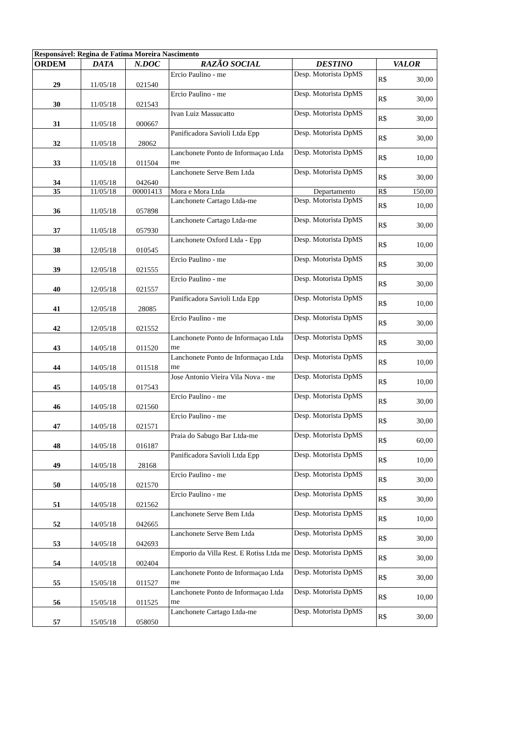| Responsável: Regina de Fatima Moreira Nascimento | | | | | | |
| ORDEM | DATA | N.DOC | RAZÃO SOCIAL | DESTINO | VALOR | |
| 29 | 11/05/18 | 021540 | Ercio Paulino - me | Desp. Motorista DpMS | R$ | 30,00 |
| 30 | 11/05/18 | 021543 | Ercio Paulino - me | Desp. Motorista DpMS | R$ | 30,00 |
| 31 | 11/05/18 | 000667 | Ivan Luiz Massucatto | Desp. Motorista DpMS | R$ | 30,00 |
| 32 | 11/05/18 | 28062 | Panificadora Savioli Ltda Epp | Desp. Motorista DpMS | R$ | 30,00 |
| 33 | 11/05/18 | 011504 | Lanchonete Ponto de Informaçao Ltda me | Desp. Motorista DpMS | R$ | 10,00 |
| 34 | 11/05/18 | 042640 | Lanchonete Serve Bem Ltda | Desp. Motorista DpMS | R$ | 30,00 |
| 35 | 11/05/18 | 00001413 | Mora e Mora Ltda | Departamento | R$ | 150,00 |
| 36 | 11/05/18 | 057898 | Lanchonete Cartago Ltda-me | Desp. Motorista DpMS | R$ | 10,00 |
| 37 | 11/05/18 | 057930 | Lanchonete Cartago Ltda-me | Desp. Motorista DpMS | R$ | 30,00 |
| 38 | 12/05/18 | 010545 | Lanchonete Oxford Ltda - Epp | Desp. Motorista DpMS | R$ | 10,00 |
| 39 | 12/05/18 | 021555 | Ercio Paulino - me | Desp. Motorista DpMS | R$ | 30,00 |
| 40 | 12/05/18 | 021557 | Ercio Paulino - me | Desp. Motorista DpMS | R$ | 30,00 |
| 41 | 12/05/18 | 28085 | Panificadora Savioli Ltda Epp | Desp. Motorista DpMS | R$ | 10,00 |
| 42 | 12/05/18 | 021552 | Ercio Paulino - me | Desp. Motorista DpMS | R$ | 30,00 |
| 43 | 14/05/18 | 011520 | Lanchonete Ponto de Informaçao Ltda me | Desp. Motorista DpMS | R$ | 30,00 |
| 44 | 14/05/18 | 011518 | Lanchonete Ponto de Informaçao Ltda me | Desp. Motorista DpMS | R$ | 10,00 |
| 45 | 14/05/18 | 017543 | Jose Antonio Vieira Vila Nova - me | Desp. Motorista DpMS | R$ | 10,00 |
| 46 | 14/05/18 | 021560 | Ercio Paulino - me | Desp. Motorista DpMS | R$ | 30,00 |
| 47 | 14/05/18 | 021571 | Ercio Paulino - me | Desp. Motorista DpMS | R$ | 30,00 |
| 48 | 14/05/18 | 016187 | Praia do Sabugo Bar Ltda-me | Desp. Motorista DpMS | R$ | 60,00 |
| 49 | 14/05/18 | 28168 | Panificadora Savioli Ltda Epp | Desp. Motorista DpMS | R$ | 10,00 |
| 50 | 14/05/18 | 021570 | Ercio Paulino - me | Desp. Motorista DpMS | R$ | 30,00 |
| 51 | 14/05/18 | 021562 | Ercio Paulino - me | Desp. Motorista DpMS | R$ | 30,00 |
| 52 | 14/05/18 | 042665 | Lanchonete Serve Bem Ltda | Desp. Motorista DpMS | R$ | 10,00 |
| 53 | 14/05/18 | 042693 | Lanchonete Serve Bem Ltda | Desp. Motorista DpMS | R$ | 30,00 |
| 54 | 14/05/18 | 002404 | Emporio da Villa Rest. E Rotiss Ltda me | Desp. Motorista DpMS | R$ | 30,00 |
| 55 | 15/05/18 | 011527 | Lanchonete Ponto de Informaçao Ltda me | Desp. Motorista DpMS | R$ | 30,00 |
| 56 | 15/05/18 | 011525 | Lanchonete Ponto de Informaçao Ltda me | Desp. Motorista DpMS | R$ | 10,00 |
| 57 | 15/05/18 | 058050 | Lanchonete Cartago Ltda-me | Desp. Motorista DpMS | R$ | 30,00 |